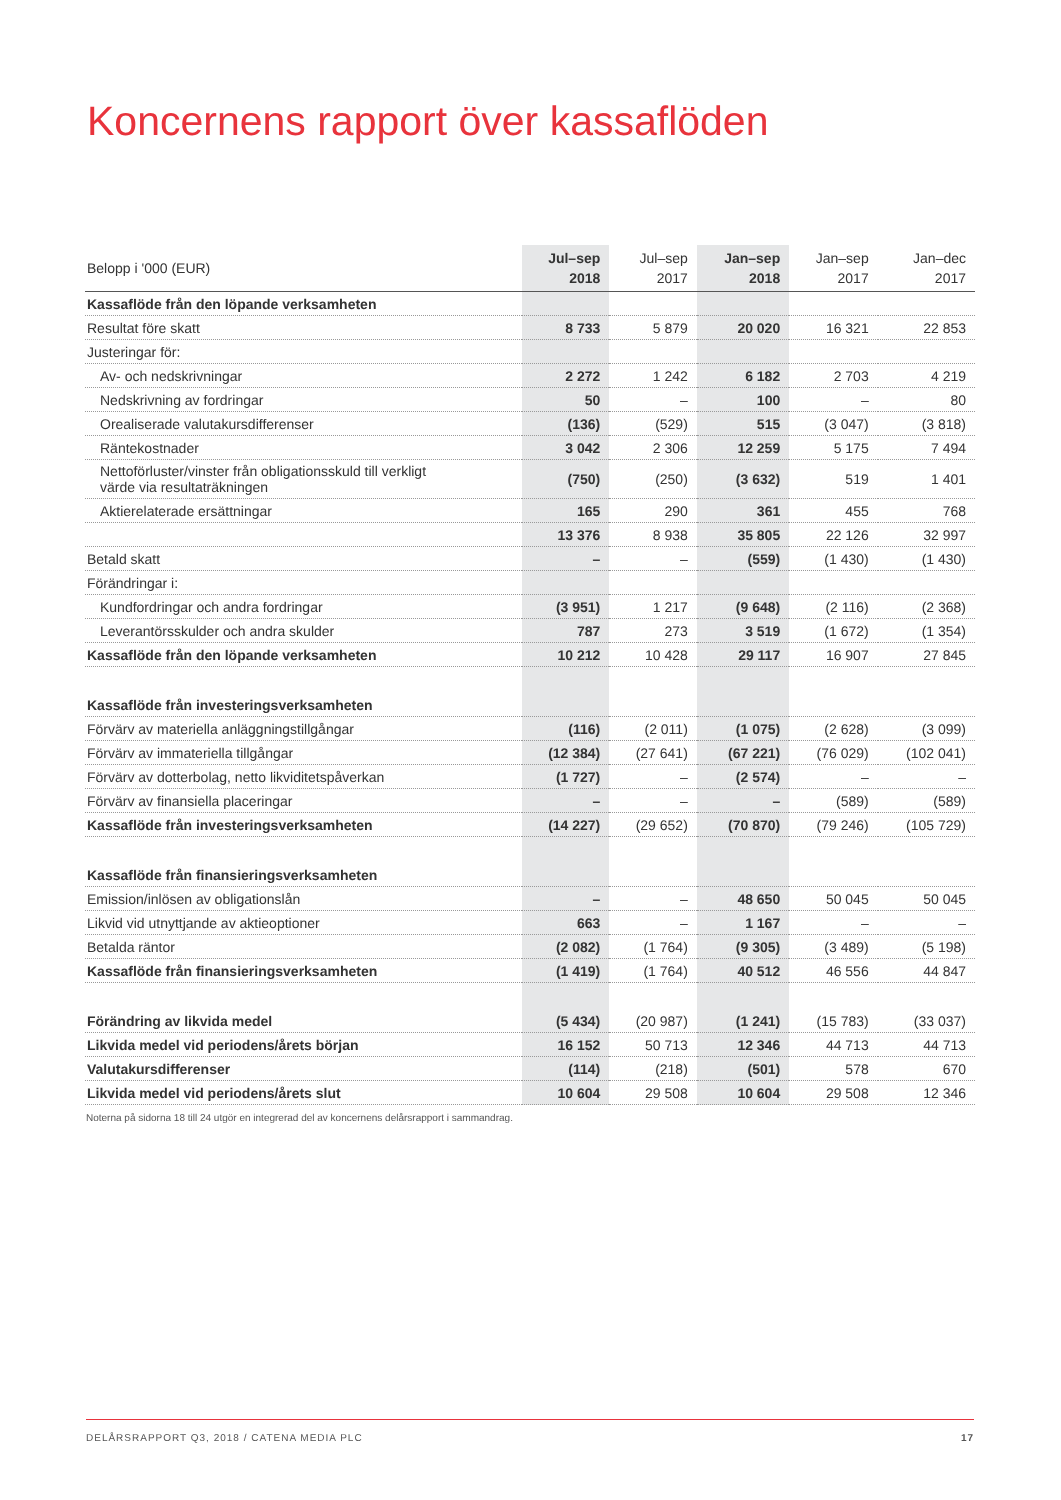Koncernens rapport över kassaflöden
| Belopp i '000 (EUR) | Jul–sep 2018 | Jul–sep 2017 | Jan–sep 2018 | Jan–sep 2017 | Jan–dec 2017 |
| --- | --- | --- | --- | --- | --- |
| Kassaflöde från den löpande verksamheten | | | | | |
| Resultat före skatt | 8 733 | 5 879 | 20 020 | 16 321 | 22 853 |
| Justeringar för: | | | | | |
| Av- och nedskrivningar | 2 272 | 1 242 | 6 182 | 2 703 | 4 219 |
| Nedskrivning av fordringar | 50 | – | 100 | – | 80 |
| Orealiserade valutakursdifferenser | (136) | (529) | 515 | (3 047) | (3 818) |
| Räntekostnader | 3 042 | 2 306 | 12 259 | 5 175 | 7 494 |
| Nettoförluster/vinster från obligationsskuld till verkligt värde via resultaträkningen | (750) | (250) | (3 632) | 519 | 1 401 |
| Aktierelaterade ersättningar | 165 | 290 | 361 | 455 | 768 |
| | 13 376 | 8 938 | 35 805 | 22 126 | 32 997 |
| Betald skatt | – | – | (559) | (1 430) | (1 430) |
| Förändringar i: | | | | | |
| Kundfordringar och andra fordringar | (3 951) | 1 217 | (9 648) | (2 116) | (2 368) |
| Leverantörsskulder och andra skulder | 787 | 273 | 3 519 | (1 672) | (1 354) |
| Kassaflöde från den löpande verksamheten | 10 212 | 10 428 | 29 117 | 16 907 | 27 845 |
| Kassaflöde från investeringsverksamheten | | | | | |
| Förvärv av materiella anläggningstillgångar | (116) | (2 011) | (1 075) | (2 628) | (3 099) |
| Förvärv av immateriella tillgångar | (12 384) | (27 641) | (67 221) | (76 029) | (102 041) |
| Förvärv av dotterbolag, netto likviditetspåverkan | (1 727) | – | (2 574) | – | – |
| Förvärv av finansiella placeringar | – | – | – | (589) | (589) |
| Kassaflöde från investeringsverksamheten | (14 227) | (29 652) | (70 870) | (79 246) | (105 729) |
| Kassaflöde från finansieringsverksamheten | | | | | |
| Emission/inlösen av obligationslån | – | – | 48 650 | 50 045 | 50 045 |
| Likvid vid utnyttjande av aktieoptioner | 663 | – | 1 167 | – | – |
| Betalda räntor | (2 082) | (1 764) | (9 305) | (3 489) | (5 198) |
| Kassaflöde från finansieringsverksamheten | (1 419) | (1 764) | 40 512 | 46 556 | 44 847 |
| Förändring av likvida medel | (5 434) | (20 987) | (1 241) | (15 783) | (33 037) |
| Likvida medel vid periodens/årets början | 16 152 | 50 713 | 12 346 | 44 713 | 44 713 |
| Valutakursdifferenser | (114) | (218) | (501) | 578 | 670 |
| Likvida medel vid periodens/årets slut | 10 604 | 29 508 | 10 604 | 29 508 | 12 346 |
Noterna på sidorna 18 till 24 utgör en integrerad del av koncernens delårsrapport i sammandrag.
DELÅRSRAPPORT Q3, 2018 / CATENA MEDIA PLC 17